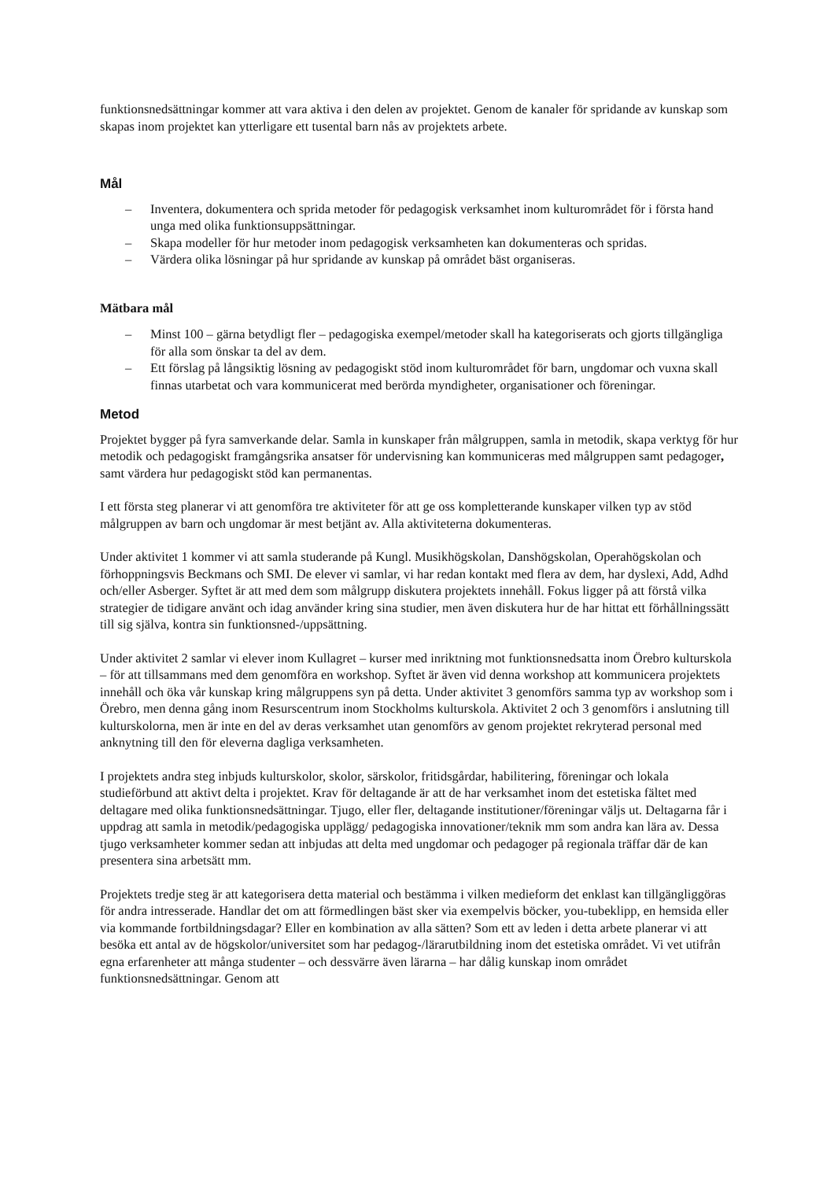funktionsnedsättningar kommer att vara aktiva i den delen av projektet. Genom de kanaler för spridande av kunskap som skapas inom projektet kan ytterligare ett tusental barn nås av projektets arbete.
Mål
– Inventera, dokumentera och sprida metoder för pedagogisk verksamhet inom kulturområdet för i första hand unga med olika funktionsuppsättningar.
– Skapa modeller för hur metoder inom pedagogisk verksamheten kan dokumenteras och spridas.
– Värdera olika lösningar på hur spridande av kunskap på området bäst organiseras.
Mätbara mål
– Minst 100 – gärna betydligt fler – pedagogiska exempel/metoder skall ha kategoriserats och gjorts tillgängliga för alla som önskar ta del av dem.
– Ett förslag på långsiktig lösning av pedagogiskt stöd inom kulturområdet för barn, ungdomar och vuxna skall finnas utarbetat och vara kommunicerat med berörda myndigheter, organisationer och föreningar.
Metod
Projektet bygger på fyra samverkande delar. Samla in kunskaper från målgruppen, samla in metodik, skapa verktyg för hur metodik och pedagogiskt framgångsrika ansatser för undervisning kan kommuniceras med målgruppen samt pedagoger, samt värdera hur pedagogiskt stöd kan permanentas.
I ett första steg planerar vi att genomföra tre aktiviteter för att ge oss kompletterande kunskaper vilken typ av stöd målgruppen av barn och ungdomar är mest betjänt av. Alla aktiviteterna dokumenteras.
Under aktivitet 1 kommer vi att samla studerande på Kungl. Musikhögskolan, Danshögskolan, Operahögskolan och förhoppningsvis Beckmans och SMI. De elever vi samlar, vi har redan kontakt med flera av dem, har dyslexi, Add, Adhd och/eller Asberger. Syftet är att med dem som målgrupp diskutera projektets innehåll. Fokus ligger på att förstå vilka strategier de tidigare använt och idag använder kring sina studier, men även diskutera hur de har hittat ett förhållningssätt till sig själva, kontra sin funktionsned-/uppsättning.
Under aktivitet 2 samlar vi elever inom Kullagret – kurser med inriktning mot funktionsnedsatta inom Örebro kulturskola – för att tillsammans med dem genomföra en workshop. Syftet är även vid denna workshop att kommunicera projektets innehåll och öka vår kunskap kring målgruppens syn på detta. Under aktivitet 3 genomförs samma typ av workshop som i Örebro, men denna gång inom Resurscentrum inom Stockholms kulturskola. Aktivitet 2 och 3 genomförs i anslutning till kulturskolorna, men är inte en del av deras verksamhet utan genomförs av genom projektet rekryterad personal med anknytning till den för eleverna dagliga verksamheten.
I projektets andra steg inbjuds kulturskolor, skolor, särskolor, fritidsgårdar, habilitering, föreningar och lokala studieförbund att aktivt delta i projektet. Krav för deltagande är att de har verksamhet inom det estetiska fältet med deltagare med olika funktionsnedsättningar. Tjugo, eller fler, deltagande institutioner/föreningar väljs ut. Deltagarna får i uppdrag att samla in metodik/pedagogiska upplägg/ pedagogiska innovationer/teknik mm som andra kan lära av. Dessa tjugo verksamheter kommer sedan att inbjudas att delta med ungdomar och pedagoger på regionala träffar där de kan presentera sina arbetsätt mm.
Projektets tredje steg är att kategorisera detta material och bestämma i vilken medieform det enklast kan tillgängliggöras för andra intresserade. Handlar det om att förmedlingen bäst sker via exempelvis böcker, you-tubeklipp, en hemsida eller via kommande fortbildningsdagar? Eller en kombination av alla sätten? Som ett av leden i detta arbete planerar vi att besöka ett antal av de högskolor/universitet som har pedagog-/lärarutbildning inom det estetiska området. Vi vet utifrån egna erfarenheter att många studenter – och dessvärre även lärarna – har dålig kunskap inom området funktionsnedsättningar. Genom att